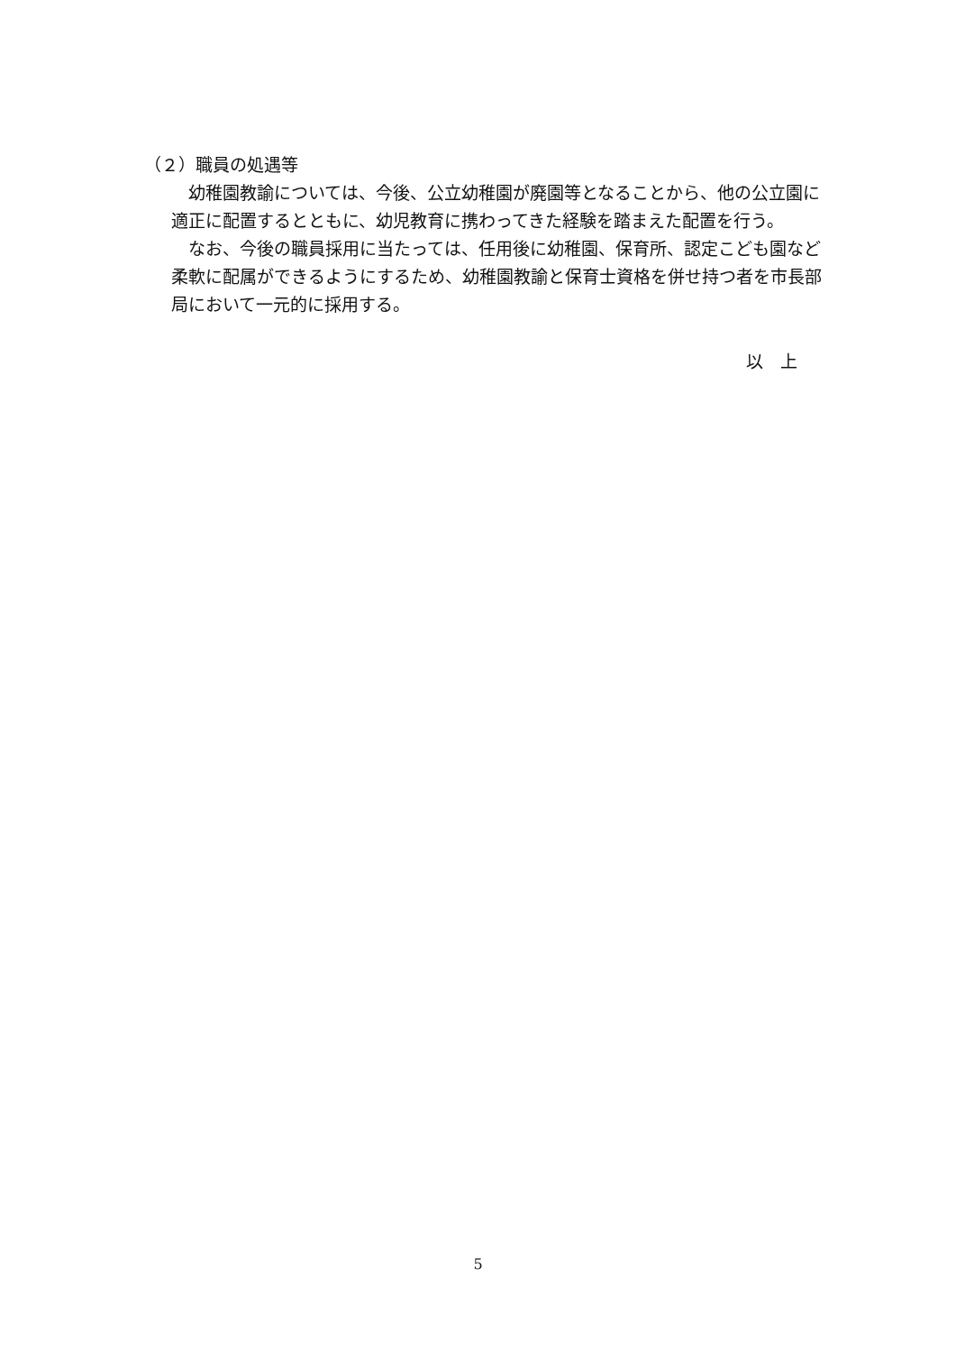（２）職員の処遇等
　幼稚園教諭については、今後、公立幼稚園が廃園等となることから、他の公立園に適正に配置するとともに、幼児教育に携わってきた経験を踏まえた配置を行う。
　なお、今後の職員採用に当たっては、任用後に幼稚園、保育所、認定こども園など柔軟に配属ができるようにするため、幼稚園教諭と保育士資格を併せ持つ者を市長部局において一元的に採用する。
以　上
5